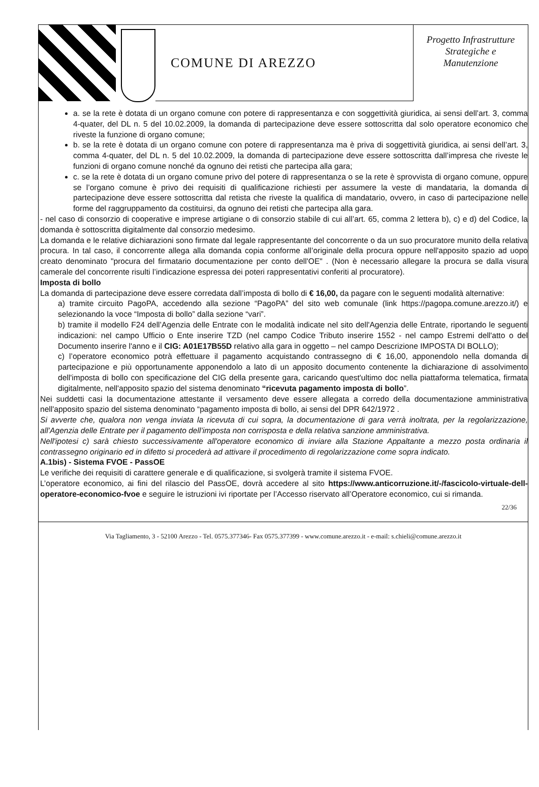COMUNE DI AREZZO
Progetto Infrastrutture
Strategiche e
Manutenzione
a. se la rete è dotata di un organo comune con potere di rappresentanza e con soggettività giuridica, ai sensi dell’art. 3, comma 4-quater, del DL n. 5 del 10.02.2009, la domanda di partecipazione deve essere sottoscritta dal solo operatore economico che riveste la funzione di organo comune;
b. se la rete è dotata di un organo comune con potere di rappresentanza ma è priva di soggettività giuridica, ai sensi dell’art. 3, comma 4-quater, del DL n. 5 del 10.02.2009, la domanda di partecipazione deve essere sottoscritta dall’impresa che riveste le funzioni di organo comune nonché da ognuno dei retisti che partecipa alla gara;
c. se la rete è dotata di un organo comune privo del potere di rappresentanza o se la rete è sprovvista di organo comune, oppure se l’organo comune è privo dei requisiti di qualificazione richiesti per assumere la veste di mandataria, la domanda di partecipazione deve essere sottoscritta dal retista che riveste la qualifica di mandatario, ovvero, in caso di partecipazione nelle forme del raggruppamento da costituirsi, da ognuno dei retisti che partecipa alla gara.
- nel caso di consorzio di cooperative e imprese artigiane o di consorzio stabile di cui all’art. 65, comma 2 lettera b), c) e d) del Codice, la domanda è sottoscritta digitalmente dal consorzio medesimo.
La domanda e le relative dichiarazioni sono firmate dal legale rappresentante del concorrente o da un suo procuratore munito della relativa procura. In tal caso, il concorrente allega alla domanda copia conforme all’originale della procura oppure nell'apposito spazio ad uopo creato denominato "procura del firmatario documentazione per conto dell'OE" . (Non è necessario allegare la procura se dalla visura camerale del concorrente risulti l’indicazione espressa dei poteri rappresentativi conferiti al procuratore).
Imposta di bollo
La domanda di partecipazione deve essere corredata dall’imposta di bollo di € 16,00, da pagare con le seguenti modalità alternative:
a) tramite circuito PagoPA, accedendo alla sezione “PagoPA” del sito web comunale (link https://pagopa.comune.arezzo.it/) e selezionando la voce “Imposta di bollo” dalla sezione “vari”.
b) tramite il modello F24 dell’Agenzia delle Entrate con le modalità indicate nel sito dell'Agenzia delle Entrate, riportando le seguenti indicazioni: nel campo Ufficio o Ente inserire TZD (nel campo Codice Tributo inserire 1552 - nel campo Estremi dell'atto o del Documento inserire l'anno e il CIG: A01E17B55D relativo alla gara in oggetto – nel campo Descrizione IMPOSTA DI BOLLO);
c) l’operatore economico potrà effettuare il pagamento acquistando contrassegno di € 16,00, apponendolo nella domanda di partecipazione e più opportunamente apponendolo a lato di un apposito documento contenente la dichiarazione di assolvimento dell'imposta di bollo con specificazione del CIG della presente gara, caricando quest'ultimo doc nella piattaforma telematica, firmata digitalmente, nell'apposito spazio del sistema denominato “ricevuta pagamento imposta di bollo”.
Nei suddetti casi la documentazione attestante il versamento deve essere allegata a corredo della documentazione amministrativa nell'apposito spazio del sistema denominato “pagamento imposta di bollo, ai sensi del DPR 642/1972 .
Si avverte che, qualora non venga inviata la ricevuta di cui sopra, la documentazione di gara verrà inoltrata, per la regolarizzazione, all’Agenzia delle Entrate per il pagamento dell’imposta non corrisposta e della relativa sanzione amministrativa.
Nell'ipotesi c) sarà chiesto successivamente all'operatore economico di inviare alla Stazione Appaltante a mezzo posta ordinaria il contrassegno originario ed in difetto si procederà ad attivare il procedimento di regolarizzazione come sopra indicato.
A.1bis) - Sistema FVOE - PassOE
Le verifiche dei requisiti di carattere generale e di qualificazione, si svolgerà tramite il sistema FVOE.
L’operatore economico, ai fini del rilascio del PassOE, dovrà accedere al sito https://www.anticorruzione.it/-/fascicolo-virtuale-dell-operatore-economico-fvoe e seguire le istruzioni ivi riportate per l’Accesso riservato all’Operatore economico, cui si rimanda.
22/36
Via Tagliamento, 3 - 52100 Arezzo - Tel. 0575.377346- Fax 0575.377399 - www.comune.arezzo.it - e-mail: s.chieli@comune.arezzo.it